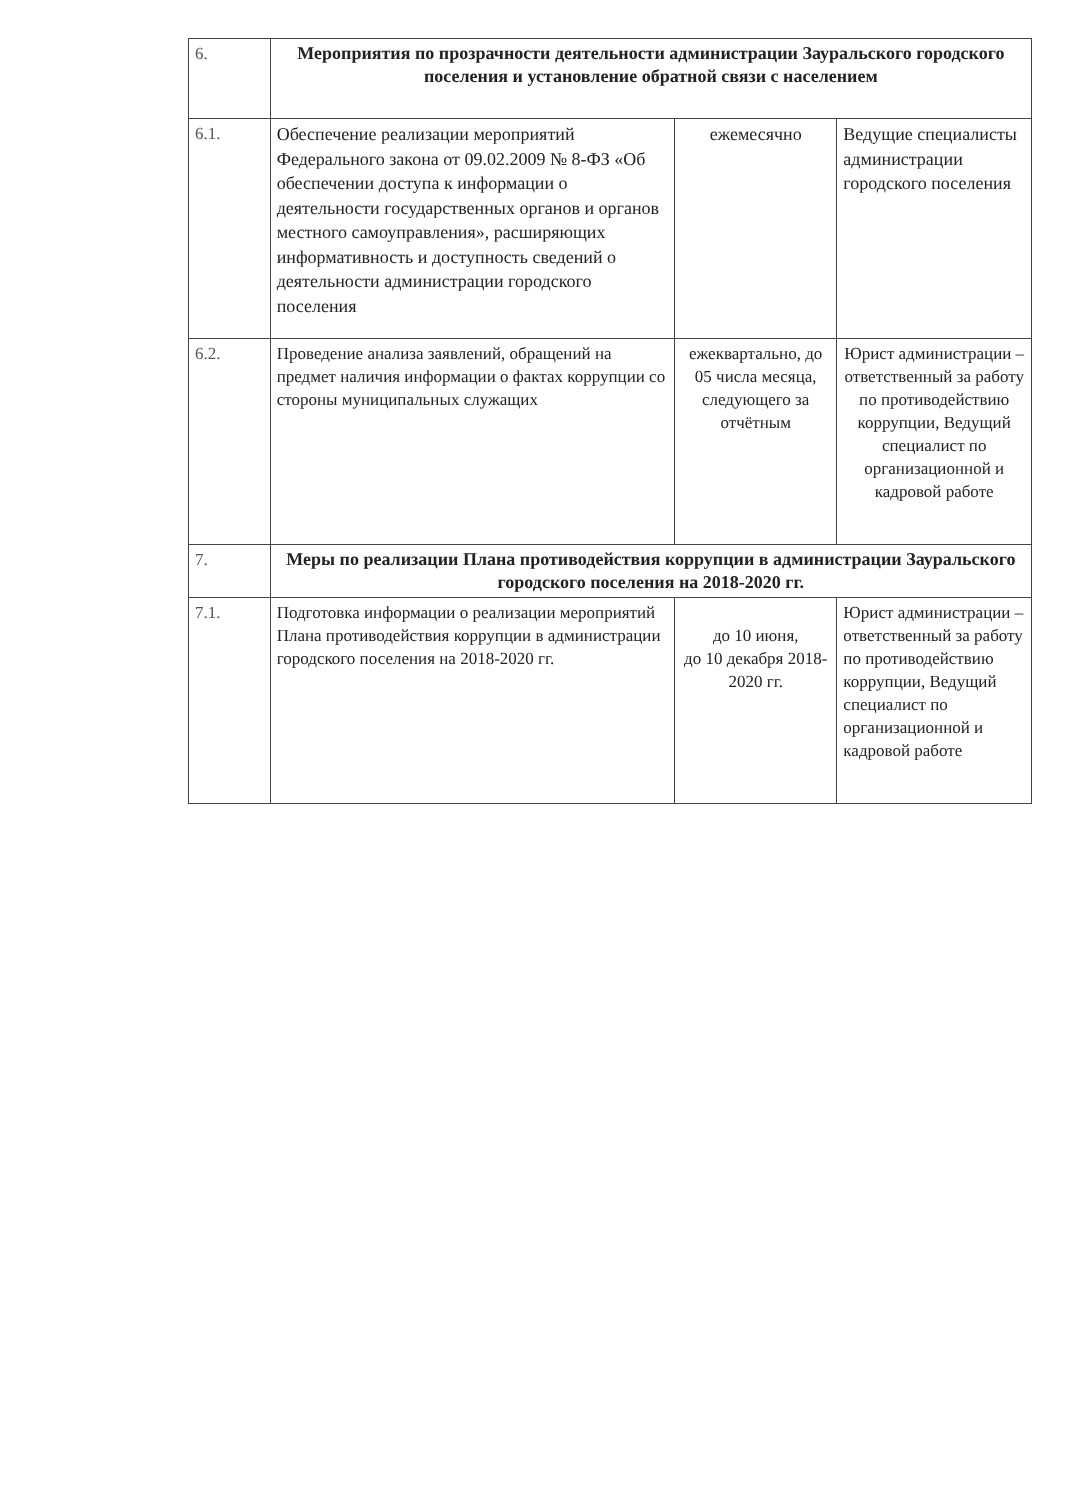| 6. | Мероприятия по прозрачности деятельности администрации Зауральского городского поселения и установление обратной связи с населением | | |
| 6.1. | Обеспечение реализации мероприятий Федерального закона от 09.02.2009 № 8-ФЗ «Об обеспечении доступа к информации о деятельности государственных органов и органов местного самоуправления», расширяющих информативность и доступность сведений о деятельности администрации городского поселения | ежемесячно | Ведущие специалисты администрации городского поселения |
| 6.2. | Проведение анализа заявлений, обращений на предмет наличия информации о фактах коррупции со стороны муниципальных служащих | ежеквартально, до 05 числа месяца, следующего за отчётным | Юрист администрации – ответственный за работу по противодействию коррупции, Ведущий специалист по организационной и кадровой работе |
| 7. | Меры по реализации Плана противодействия коррупции в администрации Зауральского городского поселения на 2018-2020 гг. | | |
| 7.1. | Подготовка информации о реализации мероприятий Плана противодействия коррупции в администрации городского поселения на 2018-2020 гг. | до 10 июня, до 10 декабря 2018-2020 гг. | Юрист администрации – ответственный за работу по противодействию коррупции, Ведущий специалист по организационной и кадровой работе |